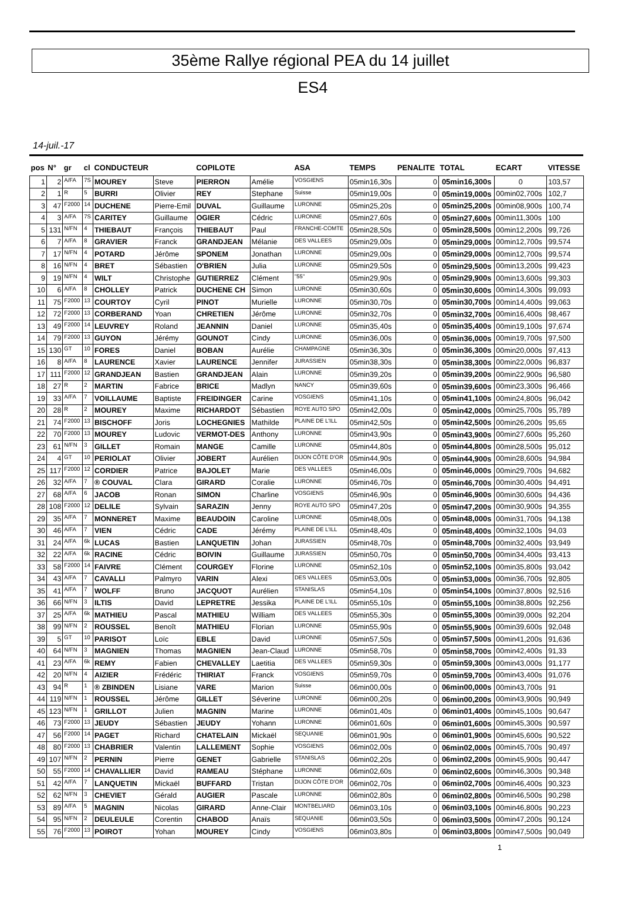35ème Rallye régional PEA du 14 juillet
ES4
14-juil.-17
| pos | N° | gr | cl | CONDUCTEUR | | COPILOTE | | ASA | TEMPS | PENALITE | TOTAL | ECART | VITESSE |
| --- | --- | --- | --- | --- | --- | --- | --- | --- | --- | --- | --- | --- | --- |
| 1 | 2 | A/FA | 7S | MOUREY | Steve | PIERRON | Amélie | VOSGIENS | 05min16,30s | 0 | 05min16,300s | 0 | 103,57 |
| 2 | 1 | R | 5 | BURRI | Olivier | REY | Stephane | Suisse | 05min19,00s | 0 | 05min19,000s | 00min02,700s | 102,7 |
| 3 | 47 | F2000 | 14 | DUCHENE | Pierre-Emil | DUVAL | Guillaume | LURONNE | 05min25,20s | 0 | 05min25,200s | 00min08,900s | 100,74 |
| 4 | 3 | A/FA | 7S | CARITEY | Guillaume | OGIER | Cédric | LURONNE | 05min27,60s | 0 | 05min27,600s | 00min11,300s | 100 |
| 5 | 131 | N/FN | 4 | THIEBAUT | François | THIEBAUT | Paul | FRANCHE-COMTE | 05min28,50s | 0 | 05min28,500s | 00min12,200s | 99,726 |
| 6 | 7 | A/FA | 8 | GRAVIER | Franck | GRANDJEAN | Mélanie | DES VALLEES | 05min29,00s | 0 | 05min29,000s | 00min12,700s | 99,574 |
| 7 | 17 | N/FN | 4 | POTARD | Jérôme | SPONEM | Jonathan | LURONNE | 05min29,00s | 0 | 05min29,000s | 00min12,700s | 99,574 |
| 8 | 16 | N/FN | 4 | BRET | Sébastien | O'BRIEN | Julia | LURONNE | 05min29,50s | 0 | 05min29,500s | 00min13,200s | 99,423 |
| 9 | 19 | N/FN | 4 | WILT | Christophe | GUTIERREZ | Clément | "55" | 05min29,90s | 0 | 05min29,900s | 00min13,600s | 99,303 |
| 10 | 6 | A/FA | 8 | CHOLLEY | Patrick | DUCHENE CH | Simon | LURONNE | 05min30,60s | 0 | 05min30,600s | 00min14,300s | 99,093 |
| 11 | 75 | F2000 | 13 | COURTOY | Cyril | PINOT | Murielle | LURONNE | 05min30,70s | 0 | 05min30,700s | 00min14,400s | 99,063 |
| 12 | 72 | F2000 | 13 | CORBERAND | Yoan | CHRETIEN | Jérôme | LURONNE | 05min32,70s | 0 | 05min32,700s | 00min16,400s | 98,467 |
| 13 | 49 | F2000 | 14 | LEUVREY | Roland | JEANNIN | Daniel | LURONNE | 05min35,40s | 0 | 05min35,400s | 00min19,100s | 97,674 |
| 14 | 79 | F2000 | 13 | GUYON | Jérémy | GOUNOT | Cindy | LURONNE | 05min36,00s | 0 | 05min36,000s | 00min19,700s | 97,500 |
| 15 | 130 | GT | 10 | FORES | Daniel | BOBAN | Aurélie | CHAMPAGNE | 05min36,30s | 0 | 05min36,300s | 00min20,000s | 97,413 |
| 16 | 8 | A/FA | 8 | LAURENCE | Xavier | LAURENCE | Jennifer | JURASSIEN | 05min38,30s | 0 | 05min38,300s | 00min22,000s | 96,837 |
| 17 | 111 | F2000 | 12 | GRANDJEAN | Bastien | GRANDJEAN | Alain | LURONNE | 05min39,20s | 0 | 05min39,200s | 00min22,900s | 96,580 |
| 18 | 27 | R | 2 | MARTIN | Fabrice | BRICE | Madlyn | NANCY | 05min39,60s | 0 | 05min39,600s | 00min23,300s | 96,466 |
| 19 | 33 | A/FA | 7 | VOILLAUME | Baptiste | FREIDINGER | Carine | VOSGIENS | 05min41,10s | 0 | 05min41,100s | 00min24,800s | 96,042 |
| 20 | 28 | R | 2 | MOUREY | Maxime | RICHARDOT | Sébastien | ROYE AUTO SPO | 05min42,00s | 0 | 05min42,000s | 00min25,700s | 95,789 |
| 21 | 74 | F2000 | 13 | BISCHOFF | Joris | LOCHEGNIES | Mathilde | PLAINE DE L'ILL | 05min42,50s | 0 | 05min42,500s | 00min26,200s | 95,65 |
| 22 | 70 | F2000 | 13 | MOUREY | Ludovic | VERMOT-DES | Anthony | LURONNE | 05min43,90s | 0 | 05min43,900s | 00min27,600s | 95,260 |
| 23 | 61 | N/FN | 3 | GILLET | Romain | MANGE | Camille | LURONNE | 05min44,80s | 0 | 05min44,800s | 00min28,500s | 95,012 |
| 24 | 4 | GT | 10 | PERIOLAT | Olivier | JOBERT | Aurélien | DIJON CÔTE D'OR | 05min44,90s | 0 | 05min44,900s | 00min28,600s | 94,984 |
| 25 | 117 | F2000 | 12 | CORDIER | Patrice | BAJOLET | Marie | DES VALLEES | 05min46,00s | 0 | 05min46,000s | 00min29,700s | 94,682 |
| 26 | 32 | A/FA | 7 | ® COUVAL | Clara | GIRARD | Coralie | LURONNE | 05min46,70s | 0 | 05min46,700s | 00min30,400s | 94,491 |
| 27 | 68 | A/FA | 6 | JACOB | Ronan | SIMON | Charline | VOSGIENS | 05min46,90s | 0 | 05min46,900s | 00min30,600s | 94,436 |
| 28 | 108 | F2000 | 12 | DELILE | Sylvain | SARAZIN | Jenny | ROYE AUTO SPO | 05min47,20s | 0 | 05min47,200s | 00min30,900s | 94,355 |
| 29 | 35 | A/FA | 7 | MONNERET | Maxime | BEAUDOIN | Caroline | LURONNE | 05min48,00s | 0 | 05min48,000s | 00min31,700s | 94,138 |
| 30 | 46 | A/FA | 7 | VIEN | Cédric | CADE | Jérémy | PLAINE DE L'ILL | 05min48,40s | 0 | 05min48,400s | 00min32,100s | 94,03 |
| 31 | 24 | A/FA | 6k | LUCAS | Bastien | LANQUETIN | Johan | JURASSIEN | 05min48,70s | 0 | 05min48,700s | 00min32,400s | 93,949 |
| 32 | 22 | A/FA | 6k | RACINE | Cédric | BOIVIN | Guillaume | JURASSIEN | 05min50,70s | 0 | 05min50,700s | 00min34,400s | 93,413 |
| 33 | 58 | F2000 | 14 | FAIVRE | Clément | COURGEY | Florine | LURONNE | 05min52,10s | 0 | 05min52,100s | 00min35,800s | 93,042 |
| 34 | 43 | A/FA | 7 | CAVALLI | Palmyro | VARIN | Alexi | DES VALLEES | 05min53,00s | 0 | 05min53,000s | 00min36,700s | 92,805 |
| 35 | 41 | A/FA | 7 | WOLFF | Bruno | JACQUOT | Aurélien | STANISLAS | 05min54,10s | 0 | 05min54,100s | 00min37,800s | 92,516 |
| 36 | 66 | N/FN | 3 | ILTIS | David | LEPRETRE | Jessika | PLAINE DE L'ILL | 05min55,10s | 0 | 05min55,100s | 00min38,800s | 92,256 |
| 37 | 25 | A/FA | 6k | MATHIEU | Pascal | MATHIEU | William | DES VALLEES | 05min55,30s | 0 | 05min55,300s | 00min39,000s | 92,204 |
| 38 | 99 | N/FN | 2 | ROUSSEL | Benoît | MATHIEU | Florian | LURONNE | 05min55,90s | 0 | 05min55,900s | 00min39,600s | 92,048 |
| 39 | 5 | GT | 10 | PARISOT | Loïc | EBLE | David | LURONNE | 05min57,50s | 0 | 05min57,500s | 00min41,200s | 91,636 |
| 40 | 64 | N/FN | 3 | MAGNIEN | Thomas | MAGNIEN | Jean-Claud | LURONNE | 05min58,70s | 0 | 05min58,700s | 00min42,400s | 91,33 |
| 41 | 23 | A/FA | 6k | REMY | Fabien | CHEVALLEY | Laetitia | DES VALLEES | 05min59,30s | 0 | 05min59,300s | 00min43,000s | 91,177 |
| 42 | 20 | N/FN | 4 | AIZIER | Frédéric | THIRIAT | Franck | VOSGIENS | 05min59,70s | 0 | 05min59,700s | 00min43,400s | 91,076 |
| 43 | 94 | R | 1 | ® ZBINDEN | Lisiane | VARE | Marion | Suisse | 06min00,00s | 0 | 06min00,000s | 00min43,700s | 91 |
| 44 | 119 | N/FN | 1 | ROUSSEL | Jérôme | GILLET | Séverine | LURONNE | 06min00,20s | 0 | 06min00,200s | 00min43,900s | 90,949 |
| 45 | 123 | N/FN | 1 | GRILLOT | Julien | MAGNIN | Marine | LURONNE | 06min01,40s | 0 | 06min01,400s | 00min45,100s | 90,647 |
| 46 | 73 | F2000 | 13 | JEUDY | Sébastien | JEUDY | Yohann | LURONNE | 06min01,60s | 0 | 06min01,600s | 00min45,300s | 90,597 |
| 47 | 56 | F2000 | 14 | PAGET | Richard | CHATELAIN | Mickaël | SEQUANIE | 06min01,90s | 0 | 06min01,900s | 00min45,600s | 90,522 |
| 48 | 80 | F2000 | 13 | CHABRIER | Valentin | LALLEMENT | Sophie | VOSGIENS | 06min02,00s | 0 | 06min02,000s | 00min45,700s | 90,497 |
| 49 | 107 | N/FN | 2 | PERNIN | Pierre | GENET | Gabrielle | STANISLAS | 06min02,20s | 0 | 06min02,200s | 00min45,900s | 90,447 |
| 50 | 55 | F2000 | 14 | CHAVALLIER | David | RAMEAU | Stéphane | LURONNE | 06min02,60s | 0 | 06min02,600s | 00min46,300s | 90,348 |
| 51 | 42 | A/FA | 7 | LANQUETIN | Mickaël | BUFFARD | Tristan | DIJON CÔTE D'OR | 06min02,70s | 0 | 06min02,700s | 00min46,400s | 90,323 |
| 52 | 62 | N/FN | 3 | CHEVIET | Gérald | AUGIER | Pascale | LURONNE | 06min02,80s | 0 | 06min02,800s | 00min46,500s | 90,298 |
| 53 | 89 | A/FA | 5 | MAGNIN | Nicolas | GIRARD | Anne-Clair | MONTBELIARD | 06min03,10s | 0 | 06min03,100s | 00min46,800s | 90,223 |
| 54 | 95 | N/FN | 2 | DEULEULE | Corentin | CHABOD | Anaïs | SEQUANIE | 06min03,50s | 0 | 06min03,500s | 00min47,200s | 90,124 |
| 55 | 76 | F2000 | 13 | POIROT | Yohan | MOUREY | Cindy | VOSGIENS | 06min03,80s | 0 | 06min03,800s | 00min47,500s | 90,049 |
1